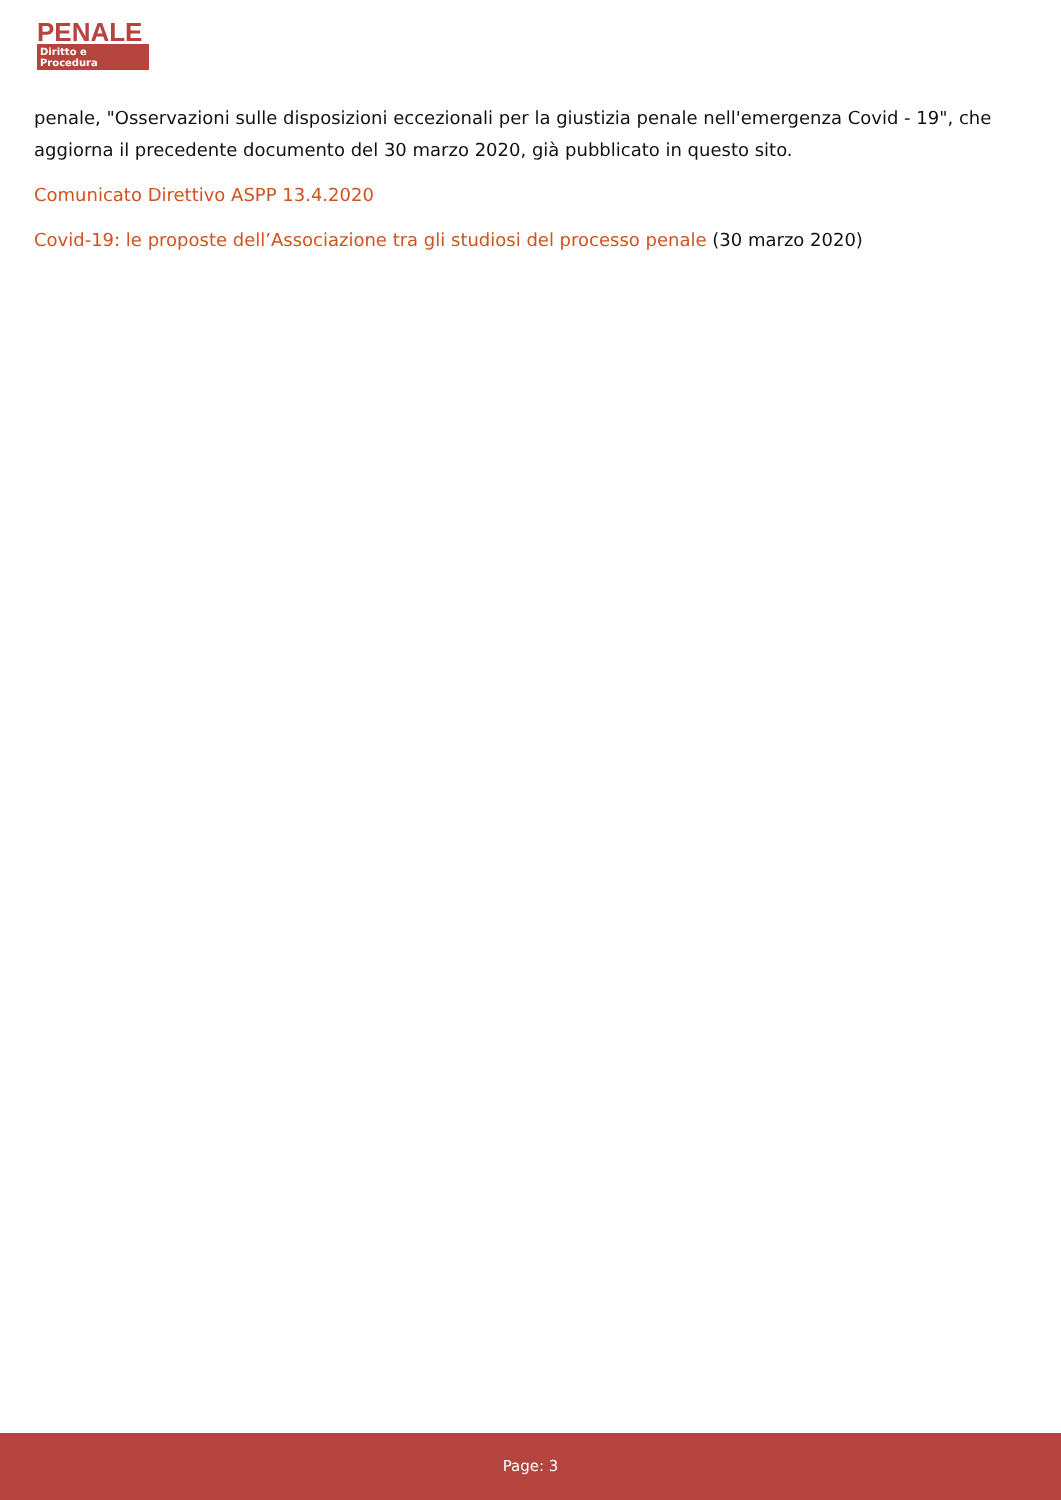PENALE
Diritto e Procedura
penale, "Osservazioni sulle disposizioni eccezionali per la giustizia penale nell'emergenza Covid - 19", che aggiorna il precedente documento del 30 marzo 2020, già pubblicato in questo sito.
Comunicato Direttivo ASPP 13.4.2020
Covid-19: le proposte dell’Associazione tra gli studiosi del processo penale (30 marzo 2020)
Page: 3